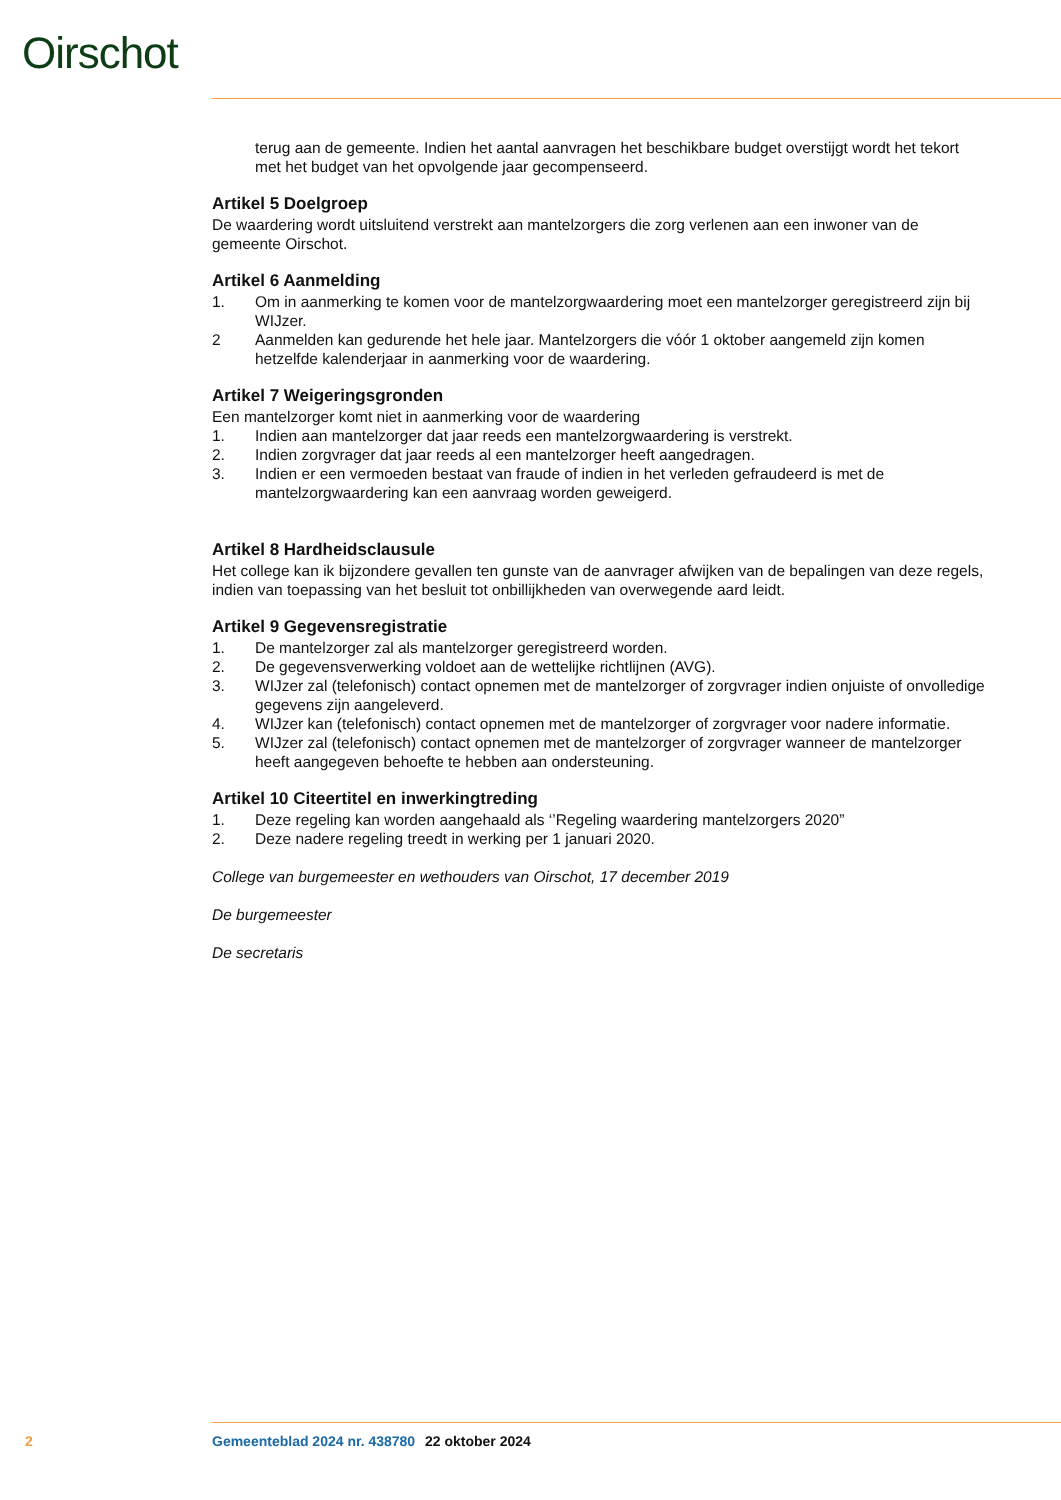Oirschot
terug aan de gemeente. Indien het aantal aanvragen het beschikbare budget overstijgt wordt het tekort met het budget van het opvolgende jaar gecompenseerd.
Artikel 5 Doelgroep
De waardering wordt uitsluitend verstrekt aan mantelzorgers die zorg verlenen aan een inwoner van de gemeente Oirschot.
Artikel 6 Aanmelding
1. Om in aanmerking te komen voor de mantelzorgwaardering moet een mantelzorger geregistreerd zijn bij WIJzer.
2 Aanmelden kan gedurende het hele jaar. Mantelzorgers die vóór 1 oktober aangemeld zijn komen hetzelfde kalenderjaar in aanmerking voor de waardering.
Artikel 7 Weigeringsgronden
Een mantelzorger komt niet in aanmerking voor de waardering
1. Indien aan mantelzorger dat jaar reeds een mantelzorgwaardering is verstrekt.
2. Indien zorgvrager dat jaar reeds al een mantelzorger heeft aangedragen.
3. Indien er een vermoeden bestaat van fraude of indien in het verleden gefraudeerd is met de mantelzorgwaardering kan een aanvraag worden geweigerd.
Artikel 8 Hardheidsclausule
Het college kan ik bijzondere gevallen ten gunste van de aanvrager afwijken van de bepalingen van deze regels, indien van toepassing van het besluit tot onbillijkheden van overwegende aard leidt.
Artikel 9 Gegevensregistratie
1. De mantelzorger zal als mantelzorger geregistreerd worden.
2. De gegevensverwerking voldoet aan de wettelijke richtlijnen (AVG).
3. WIJzer zal (telefonisch) contact opnemen met de mantelzorger of zorgvrager indien onjuiste of onvolledige gegevens zijn aangeleverd.
4. WIJzer kan (telefonisch) contact opnemen met de mantelzorger of zorgvrager voor nadere informatie.
5. WIJzer zal (telefonisch) contact opnemen met de mantelzorger of zorgvrager wanneer de mantelzorger heeft aangegeven behoefte te hebben aan ondersteuning.
Artikel 10 Citeertitel en inwerkingtreding
1. Deze regeling kan worden aangehaald als ‘’Regeling waardering mantelzorgers 2020”
2. Deze nadere regeling treedt in werking per 1 januari 2020.
College van burgemeester en wethouders van Oirschot, 17 december 2019
De burgemeester
De secretaris
2 Gemeenteblad 2024 nr. 438780 22 oktober 2024